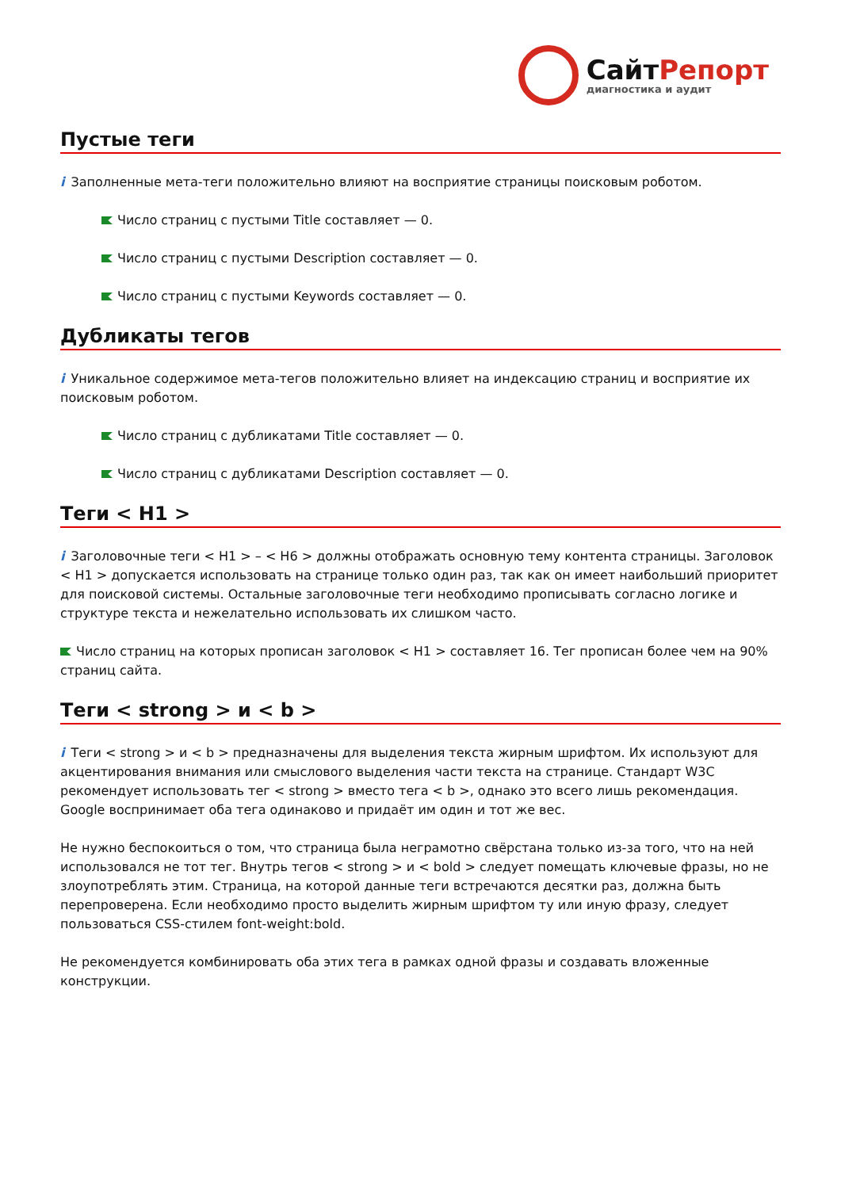СайтРепорт
диагностика и аудит
Пустые теги
i Заполненные мета-теги положительно влияют на восприятие страницы поисковым роботом.
Число страниц с пустыми Title составляет — 0.
Число страниц с пустыми Description составляет — 0.
Число страниц с пустыми Keywords составляет — 0.
Дубликаты тегов
i Уникальное содержимое мета-тегов положительно влияет на индексацию страниц и восприятие их поисковым роботом.
Число страниц с дубликатами Title составляет — 0.
Число страниц с дубликатами Description составляет — 0.
Теги < H1 >
i Заголовочные теги < H1 > – < H6 > должны отображать основную тему контента страницы. Заголовок < H1 > допускается использовать на странице только один раз, так как он имеет наибольший приоритет для поисковой системы. Остальные заголовочные теги необходимо прописывать согласно логике и структуре текста и нежелательно использовать их слишком часто.
Число страниц на которых прописан заголовок < H1 > составляет 16. Тег прописан более чем на 90% страниц сайта.
Теги < strong > и < b >
i Теги < strong > и < b > предназначены для выделения текста жирным шрифтом. Их используют для акцентирования внимания или смыслового выделения части текста на странице. Стандарт W3C рекомендует использовать тег < strong > вместо тега < b >, однако это всего лишь рекомендация. Google воспринимает оба тега одинаково и придаёт им один и тот же вес.
Не нужно беспокоиться о том, что страница была неграмотно свёрстана только из-за того, что на ней использовался не тот тег. Внутрь тегов < strong > и < bold > следует помещать ключевые фразы, но не злоупотреблять этим. Страница, на которой данные теги встречаются десятки раз, должна быть перепроверена. Если необходимо просто выделить жирным шрифтом ту или иную фразу, следует пользоваться CSS-стилем font-weight:bold.
Не рекомендуется комбинировать оба этих тега в рамках одной фразы и создавать вложенные конструкции.